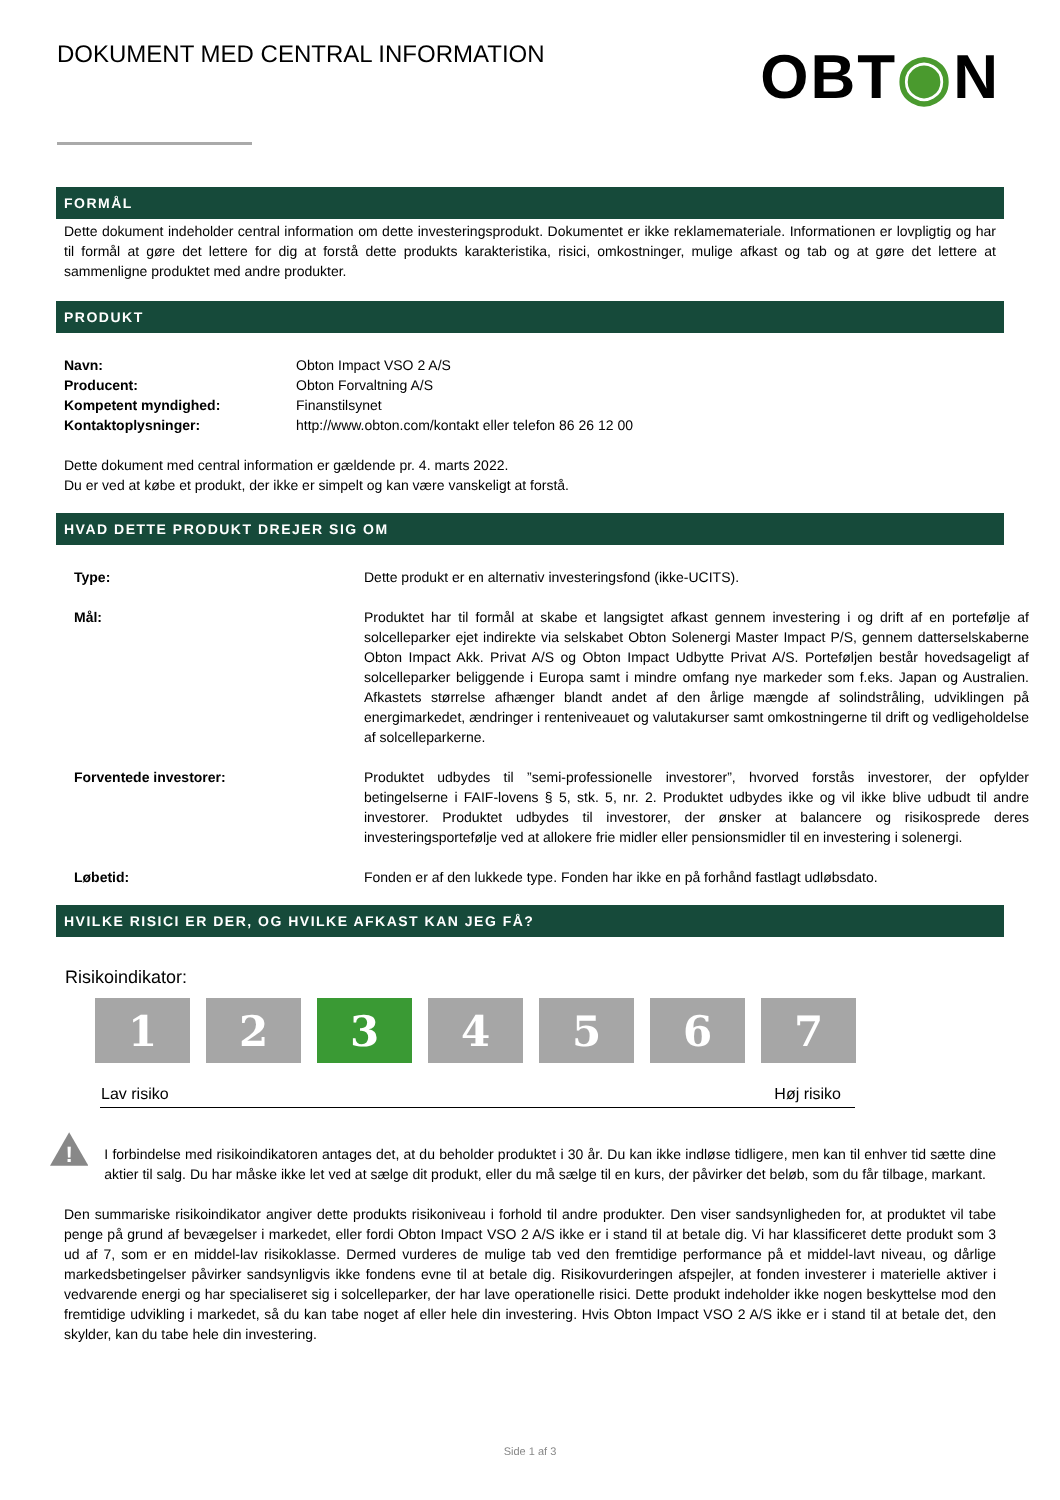DOKUMENT MED CENTRAL INFORMATION
OBT◉N
FORMÅL
Dette dokument indeholder central information om dette investeringsprodukt. Dokumentet er ikke reklamemateriale. Informationen er lovpligtig og har til formål at gøre det lettere for dig at forstå dette produkts karakteristika, risici, omkostninger, mulige afkast og tab og at gøre det lettere at sammenligne produktet med andre produkter.
PRODUKT
| Navn: | Obton Impact VSO 2 A/S |
| Producent: | Obton Forvaltning A/S |
| Kompetent myndighed: | Finanstilsynet |
| Kontaktoplysninger: | http://www.obton.com/kontakt eller telefon 86 26 12 00 |
Dette dokument med central information er gældende pr. 4. marts 2022.
Du er ved at købe et produkt, der ikke er simpelt og kan være vanskeligt at forstå.
HVAD DETTE PRODUKT DREJER SIG OM
| Type: | Dette produkt er en alternativ investeringsfond (ikke-UCITS). |
| Mål: | Produktet har til formål at skabe et langsigtet afkast gennem investering i og drift af en portefølje af solcelleparker ejet indirekte via selskabet Obton Solenergi Master Impact P/S, gennem datterselskaberne Obton Impact Akk. Privat A/S og Obton Impact Udbytte Privat A/S. Porteføljen består hovedsageligt af solcelleparker beliggende i Europa samt i mindre omfang nye markeder som f.eks. Japan og Australien. Afkastets størrelse afhænger blandt andet af den årlige mængde af solindstråling, udviklingen på energimarkedet, ændringer i renteniveauet og valutakurser samt omkostningerne til drift og vedligeholdelse af solcelleparkerne. |
| Forventede investorer: | Produktet udbydes til ”semi-professionelle investorer”, hvorved forstås investorer, der opfylder betingelserne i FAIF-lovens § 5, stk. 5, nr. 2. Produktet udbydes ikke og vil ikke blive udbudt til andre investorer. Produktet udbydes til investorer, der ønsker at balancere og risikosprede deres investeringsportefølje ved at allokere frie midler eller pensionsmidler til en investering i solenergi. |
| Løbetid: | Fonden er af den lukkede type. Fonden har ikke en på forhånd fastlagt udløbsdato. |
HVILKE RISICI ER DER, OG HVILKE AFKAST KAN JEG FÅ?
Risikoindikator:
1 2 3 4 5 6 7
Lav risiko Høj risiko
!
I forbindelse med risikoindikatoren antages det, at du beholder produktet i 30 år. Du kan ikke indløse tidligere, men kan til enhver tid sætte dine aktier til salg. Du har måske ikke let ved at sælge dit produkt, eller du må sælge til en kurs, der påvirker det beløb, som du får tilbage, markant.
Den summariske risikoindikator angiver dette produkts risikoniveau i forhold til andre produkter. Den viser sandsynligheden for, at produktet vil tabe penge på grund af bevægelser i markedet, eller fordi Obton Impact VSO 2 A/S ikke er i stand til at betale dig. Vi har klassificeret dette produkt som 3 ud af 7, som er en middel-lav risikoklasse. Dermed vurderes de mulige tab ved den fremtidige performance på et middel-lavt niveau, og dårlige markedsbetingelser påvirker sandsynligvis ikke fondens evne til at betale dig. Risikovurderingen afspejler, at fonden investerer i materielle aktiver i vedvarende energi og har specialiseret sig i solcelleparker, der har lave operationelle risici. Dette produkt indeholder ikke nogen beskyttelse mod den fremtidige udvikling i markedet, så du kan tabe noget af eller hele din investering. Hvis Obton Impact VSO 2 A/S ikke er i stand til at betale det, den skylder, kan du tabe hele din investering.
Side 1 af 3